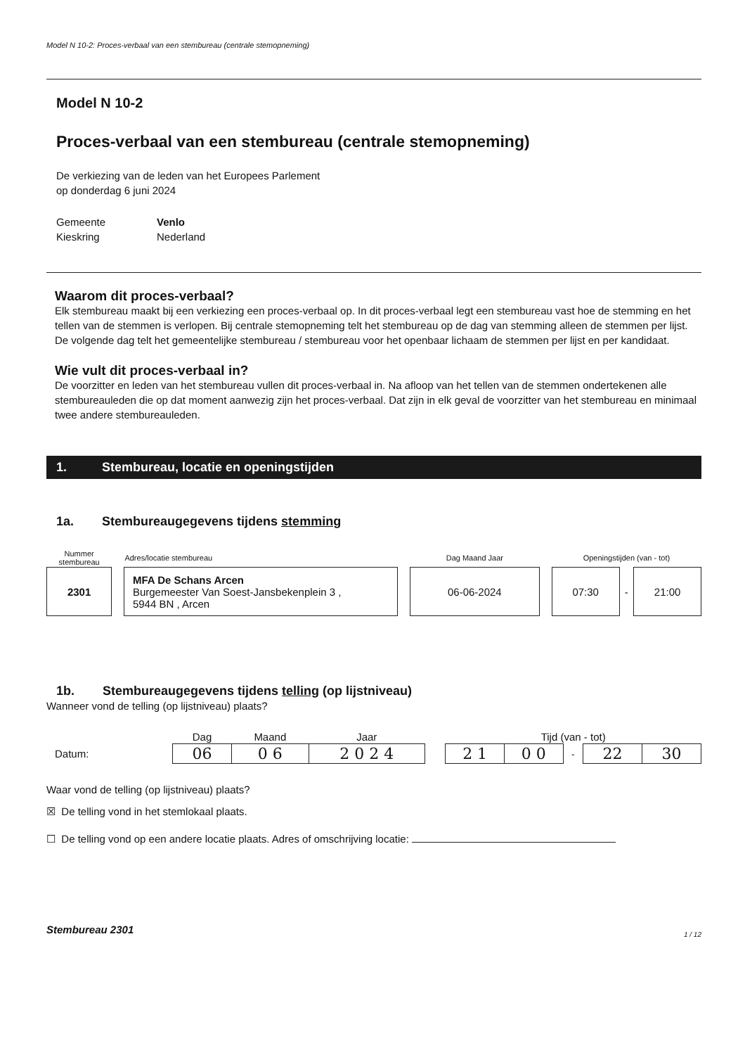Model N 10-2: Proces-verbaal van een stembureau (centrale stemopneming)
Model N 10-2
Proces-verbaal van een stembureau (centrale stemopneming)
De verkiezing van de leden van het Europees Parlement
op donderdag 6 juni 2024
| Gemeente | Venlo |
| Kieskring | Nederland |
Waarom dit proces-verbaal?
Elk stembureau maakt bij een verkiezing een proces-verbaal op. In dit proces-verbaal legt een stembureau vast hoe de stemming en het tellen van de stemmen is verlopen. Bij centrale stemopneming telt het stembureau op de dag van stemming alleen de stemmen per lijst. De volgende dag telt het gemeentelijke stembureau / stembureau voor het openbaar lichaam de stemmen per lijst en per kandidaat.
Wie vult dit proces-verbaal in?
De voorzitter en leden van het stembureau vullen dit proces-verbaal in. Na afloop van het tellen van de stemmen ondertekenen alle stembureauleden die op dat moment aanwezig zijn het proces-verbaal. Dat zijn in elk geval de voorzitter van het stembureau en minimaal twee andere stembureauleden.
1. Stembureau, locatie en openingstijden
1a. Stembureaugegevens tijdens stemming
| Nummer stembureau | | Adres/locatie stembureau | | Dag Maand Jaar | | Openingstijden (van - tot) | | |
| 2301 | | MFA De Schans Arcen Burgemeester Van Soest-Jansbekenplein 3 , 5944 BN , Arcen | | 06-06-2024 | | 07:30 | - | 21:00 |
1b. Stembureaugegevens tijdens telling (op lijstniveau)
Wanneer vond de telling (op lijstniveau) plaats?
| | Dag | Maand | Jaar | | Tijd (van - tot) | | | | |
| Datum: | 06 | 0 6 | 2 0 2 4 | | 2 1 | 0 0 | - | 22 | 30 |
Waar vond de telling (op lijstniveau) plaats?
☒ De telling vond in het stemlokaal plaats.
☐ De telling vond op een andere locatie plaats. Adres of omschrijving locatie:
Stembureau 2301 1 / 12